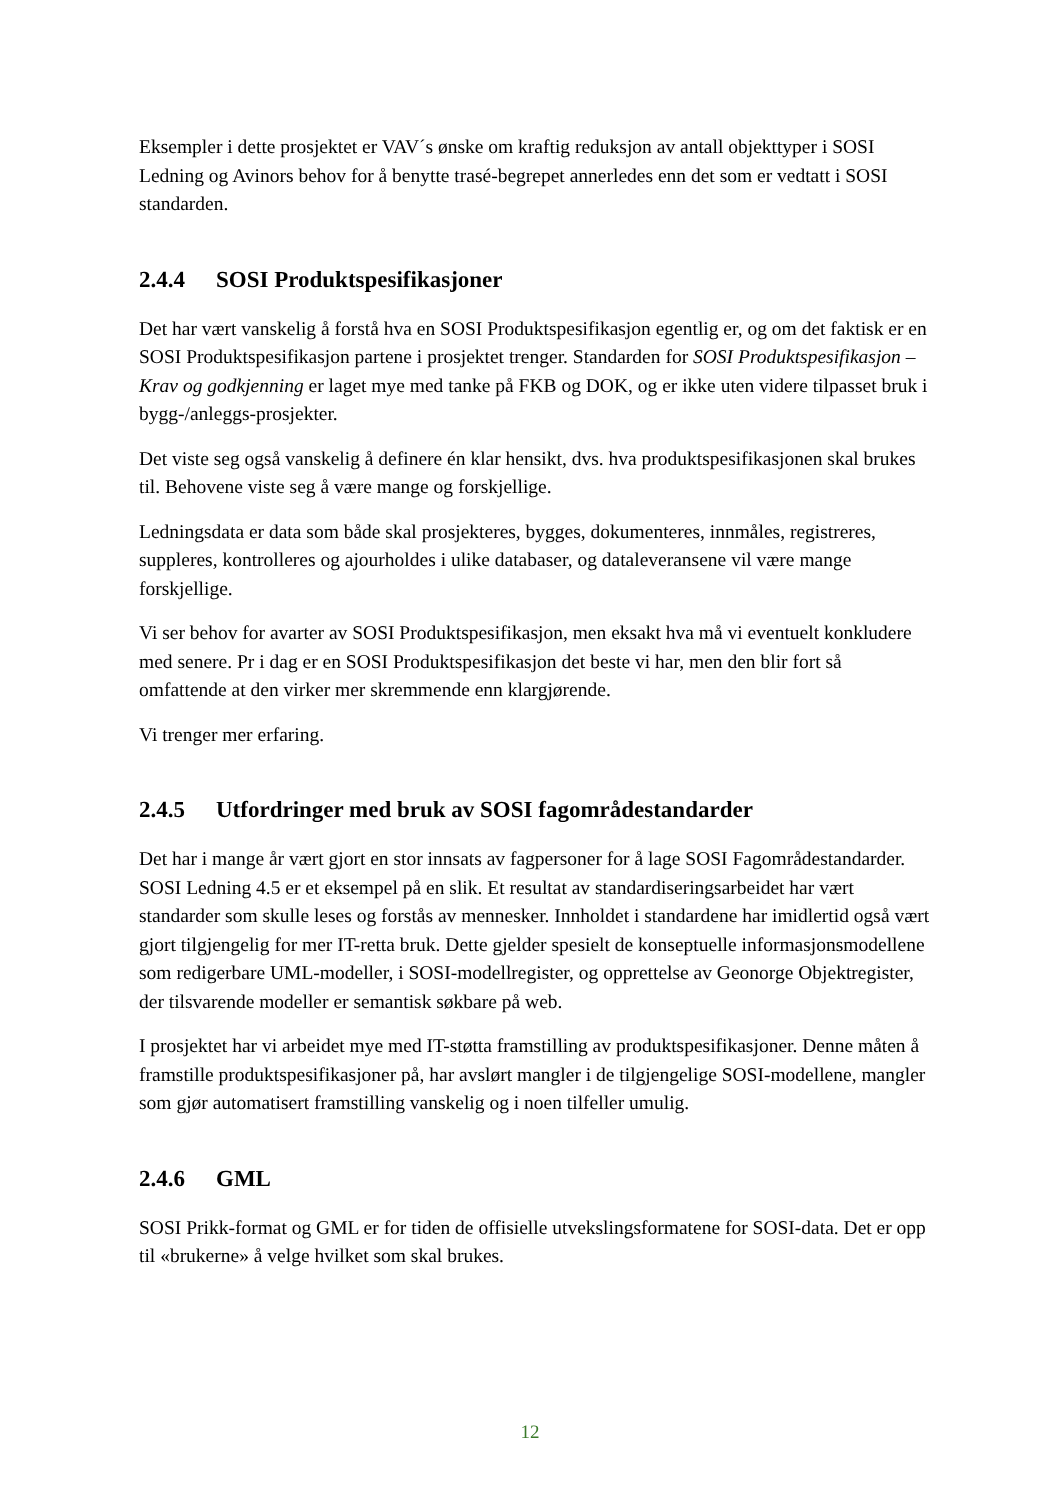Eksempler i dette prosjektet er VAV´s ønske om kraftig reduksjon av antall objekttyper i SOSI Ledning og Avinors behov for å benytte trasé-begrepet annerledes enn det som er vedtatt i SOSI standarden.
2.4.4 SOSI Produktspesifikasjoner
Det har vært vanskelig å forstå hva en SOSI Produktspesifikasjon egentlig er, og om det faktisk er en SOSI Produktspesifikasjon partene i prosjektet trenger. Standarden for SOSI Produktspesifikasjon – Krav og godkjenning er laget mye med tanke på FKB og DOK, og er ikke uten videre tilpasset bruk i bygg-/anleggs-prosjekter.
Det viste seg også vanskelig å definere én klar hensikt, dvs. hva produktspesifikasjonen skal brukes til. Behovene viste seg å være mange og forskjellige.
Ledningsdata er data som både skal prosjekteres, bygges, dokumenteres, innmåles, registreres, suppleres, kontrolleres og ajourholdes i ulike databaser, og dataleveransene vil være mange forskjellige.
Vi ser behov for avarter av SOSI Produktspesifikasjon, men eksakt hva må vi eventuelt konkludere med senere. Pr i dag er en SOSI Produktspesifikasjon det beste vi har, men den blir fort så omfattende at den virker mer skremmende enn klargjørende.
Vi trenger mer erfaring.
2.4.5 Utfordringer med bruk av SOSI fagområdestandarder
Det har i mange år vært gjort en stor innsats av fagpersoner for å lage SOSI Fagområdestandarder. SOSI Ledning 4.5 er et eksempel på en slik. Et resultat av standardiseringsarbeidet har vært standarder som skulle leses og forstås av mennesker. Innholdet i standardene har imidlertid også vært gjort tilgjengelig for mer IT-retta bruk. Dette gjelder spesielt de konseptuelle informasjonsmodellene som redigerbare UML-modeller, i SOSI-modellregister, og opprettelse av Geonorge Objektregister, der tilsvarende modeller er semantisk søkbare på web.
I prosjektet har vi arbeidet mye med IT-støtta framstilling av produktspesifikasjoner. Denne måten å framstille produktspesifikasjoner på, har avslørt mangler i de tilgjengelige SOSI-modellene, mangler som gjør automatisert framstilling vanskelig og i noen tilfeller umulig.
2.4.6 GML
SOSI Prikk-format og GML er for tiden de offisielle utvekslingsformatene for SOSI-data. Det er opp til «brukerne» å velge hvilket som skal brukes.
12